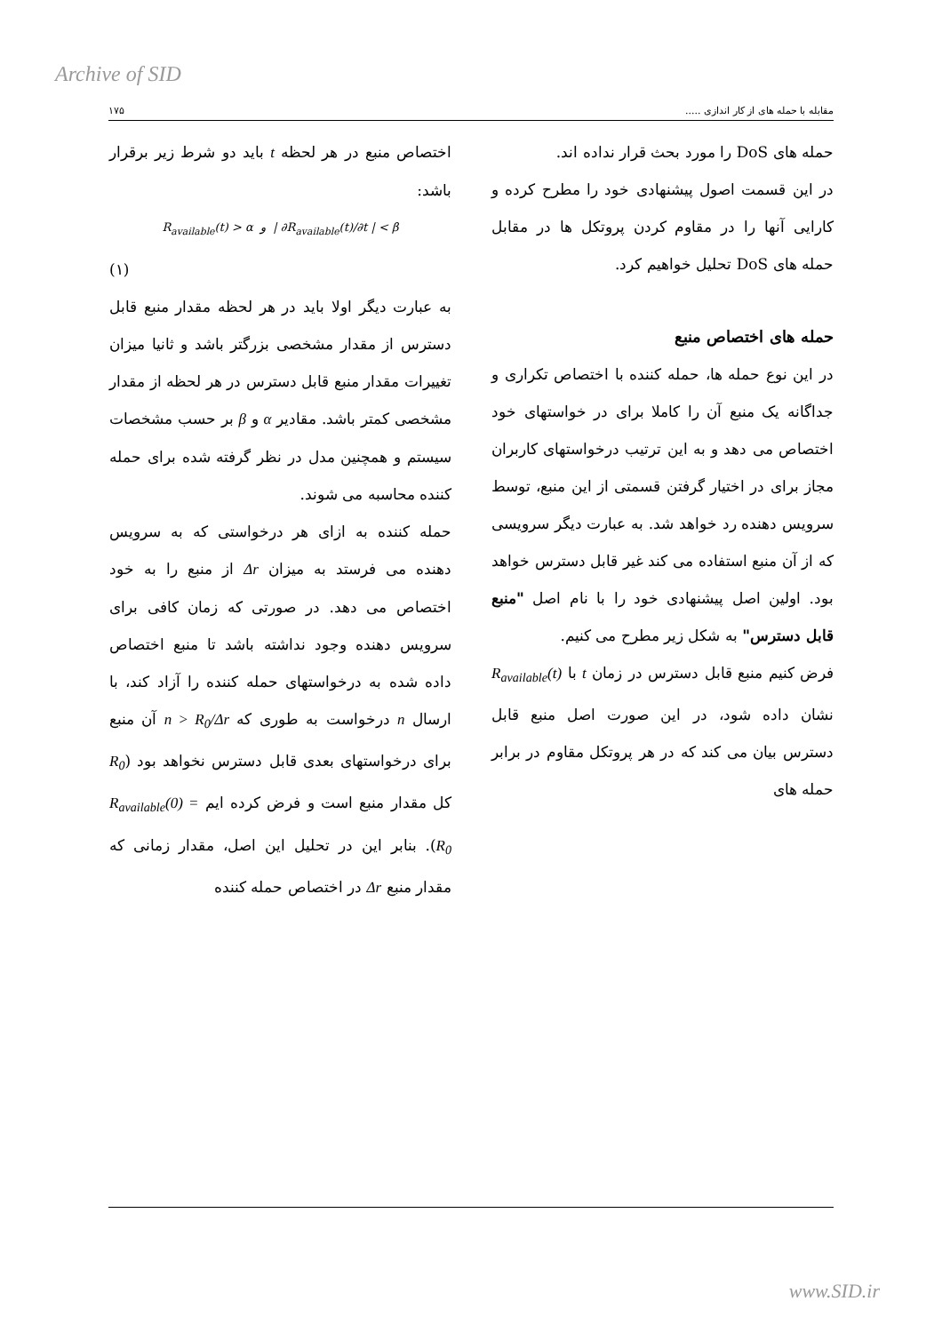Archive of SID
مقابله با حمله های از کار اندازی ..... ۱۷۵
حمله های DoS را مورد بحث قرار نداده اند.
در این قسمت اصول پیشنهادی خود را مطرح کرده و کارایی آنها را در مقاوم کردن پروتکل ها در مقابل حمله های DoS تحلیل خواهیم کرد.
حمله های اختصاص منبع
در این نوع حمله ها، حمله کننده با اختصاص تکراری و جداگانه یک منبع آن را کاملا برای در خواستهای خود اختصاص می دهد و به این ترتیب درخواستهای کاربران مجاز برای در اختیار گرفتن قسمتی از این منبع، توسط سرویس دهنده رد خواهد شد. به عبارت دیگر سرویسی که از آن منبع استفاده می کند غیر قابل دسترس خواهد بود. اولین اصل پیشنهادی خود را با نام اصل "منبع قابل دسترس" به شکل زیر مطرح می کنیم.
فرض کنیم منبع قابل دسترس در زمان t با R<sub>available</sub>(t) نشان داده شود، در این صورت اصل منبع قابل دسترس بیان می کند که در هر پروتکل مقاوم در برابر حمله های
اختصاص منبع در هر لحظه t باید دو شرط زیر برقرار باشد:
R<sub>available</sub>(t) > α و | ∂R<sub>available</sub>(t)/∂t | < β
(۱)
به عبارت دیگر اولا باید در هر لحظه مقدار منبع قابل دسترس از مقدار مشخصی بزرگتر باشد و ثانیا میزان تغییرات مقدار منبع قابل دسترس در هر لحظه از مقدار مشخصی کمتر باشد. مقادیر α و β بر حسب مشخصات سیستم و همچنین مدل در نظر گرفته شده برای حمله کننده محاسبه می شوند.
حمله کننده به ازای هر درخواستی که به سرویس دهنده می فرستد به میزان Δr از منبع را به خود اختصاص می دهد. در صورتی که زمان کافی برای سرویس دهنده وجود نداشته باشد تا منبع اختصاص داده شده به درخواستهای حمله کننده را آزاد کند، با ارسال n درخواست به طوری که n > R<sub>0</sub>/Δr آن منبع برای درخواستهای بعدی قابل دسترس نخواهد بود (R<sub>0</sub> کل مقدار منبع است و فرض کرده ایم R<sub>available</sub>(0) = R<sub>0</sub>). بنابر این در تحلیل این اصل، مقدار زمانی که مقدار منبع Δr در اختصاص حمله کننده
www.SID.ir